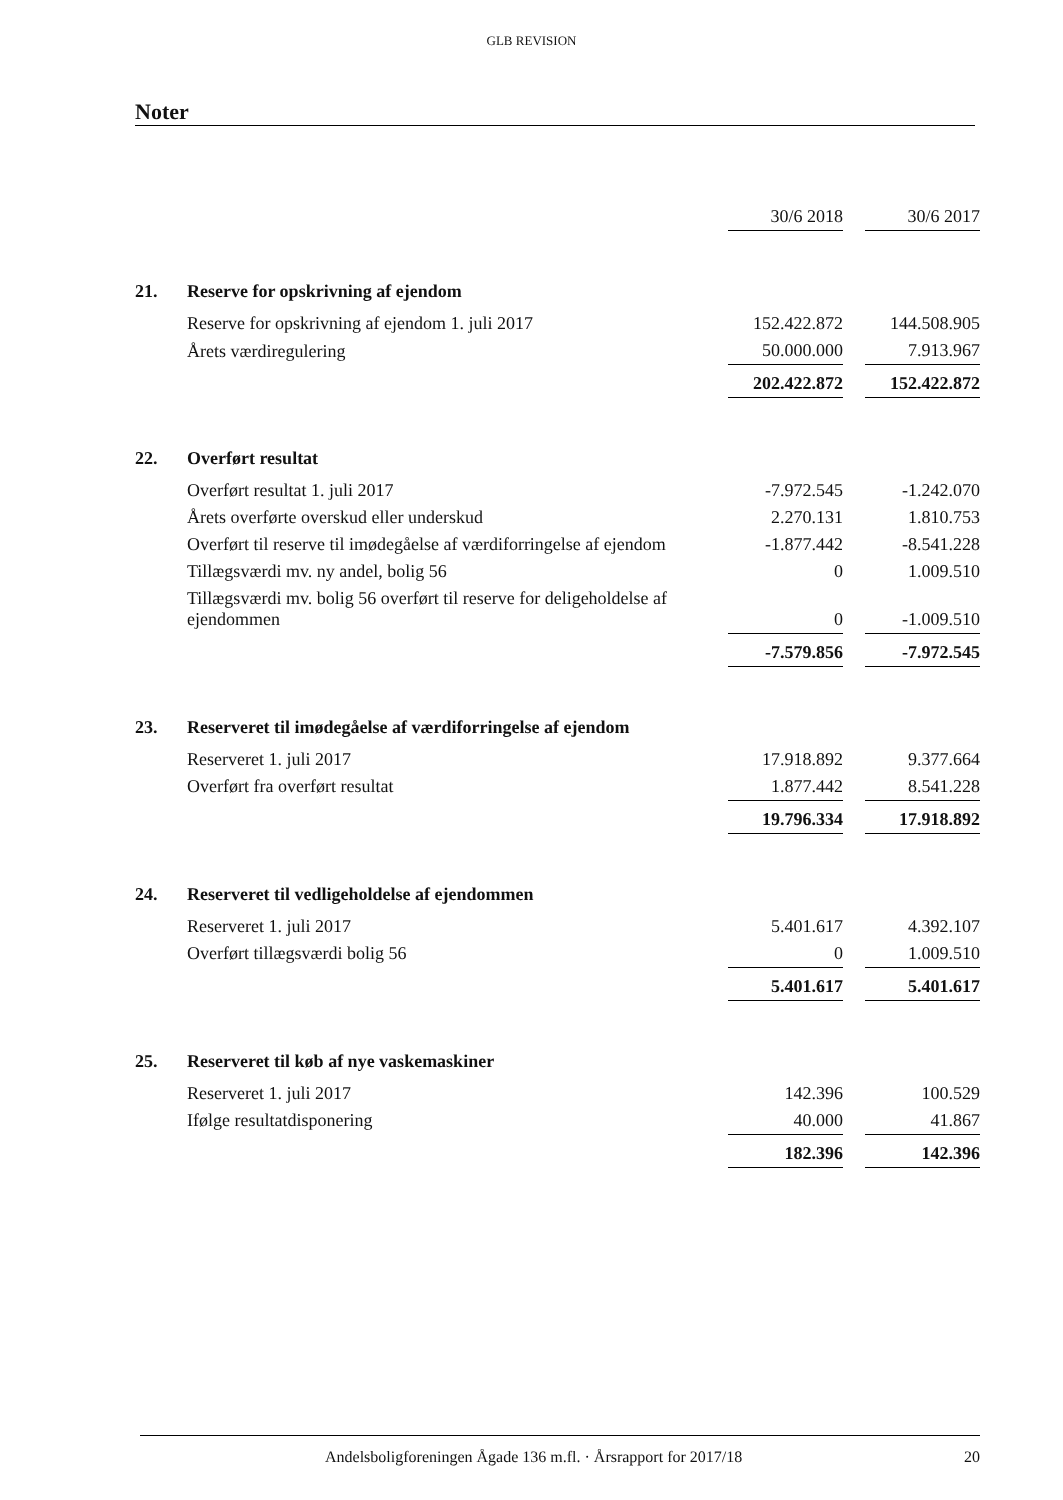GLB REVISION
Noter
| | | 30/6 2018 | | 30/6 2017 |
| 21. | Reserve for opskrivning af ejendom | | | |
| | Reserve for opskrivning af ejendom 1. juli 2017 | 152.422.872 | | 144.508.905 |
| | Årets værdiregulering | 50.000.000 | | 7.913.967 |
| | | 202.422.872 | | 152.422.872 |
| 22. | Overført resultat | | | |
| | Overført resultat 1. juli 2017 | -7.972.545 | | -1.242.070 |
| | Årets overførte overskud eller underskud | 2.270.131 | | 1.810.753 |
| | Overført til reserve til imødegåelse af værdiforringelse af ejendom | -1.877.442 | | -8.541.228 |
| | Tillægsværdi mv. ny andel, bolig 56 | 0 | | 1.009.510 |
| | Tillægsværdi mv. bolig 56 overført til reserve for deligeholdelse af ejendommen | 0 | | -1.009.510 |
| | | -7.579.856 | | -7.972.545 |
| 23. | Reserveret til imødegåelse af værdiforringelse af ejendom | | | |
| | Reserveret 1. juli 2017 | 17.918.892 | | 9.377.664 |
| | Overført fra overført resultat | 1.877.442 | | 8.541.228 |
| | | 19.796.334 | | 17.918.892 |
| 24. | Reserveret til vedligeholdelse af ejendommen | | | |
| | Reserveret 1. juli 2017 | 5.401.617 | | 4.392.107 |
| | Overført tillægsværdi bolig 56 | 0 | | 1.009.510 |
| | | 5.401.617 | | 5.401.617 |
| 25. | Reserveret til køb af nye vaskemaskiner | | | |
| | Reserveret 1. juli 2017 | 142.396 | | 100.529 |
| | Ifølge resultatdisponering | 40.000 | | 41.867 |
| | | 182.396 | | 142.396 |
Andelsboligforeningen Ågade 136 m.fl. · Årsrapport for 2017/18 20